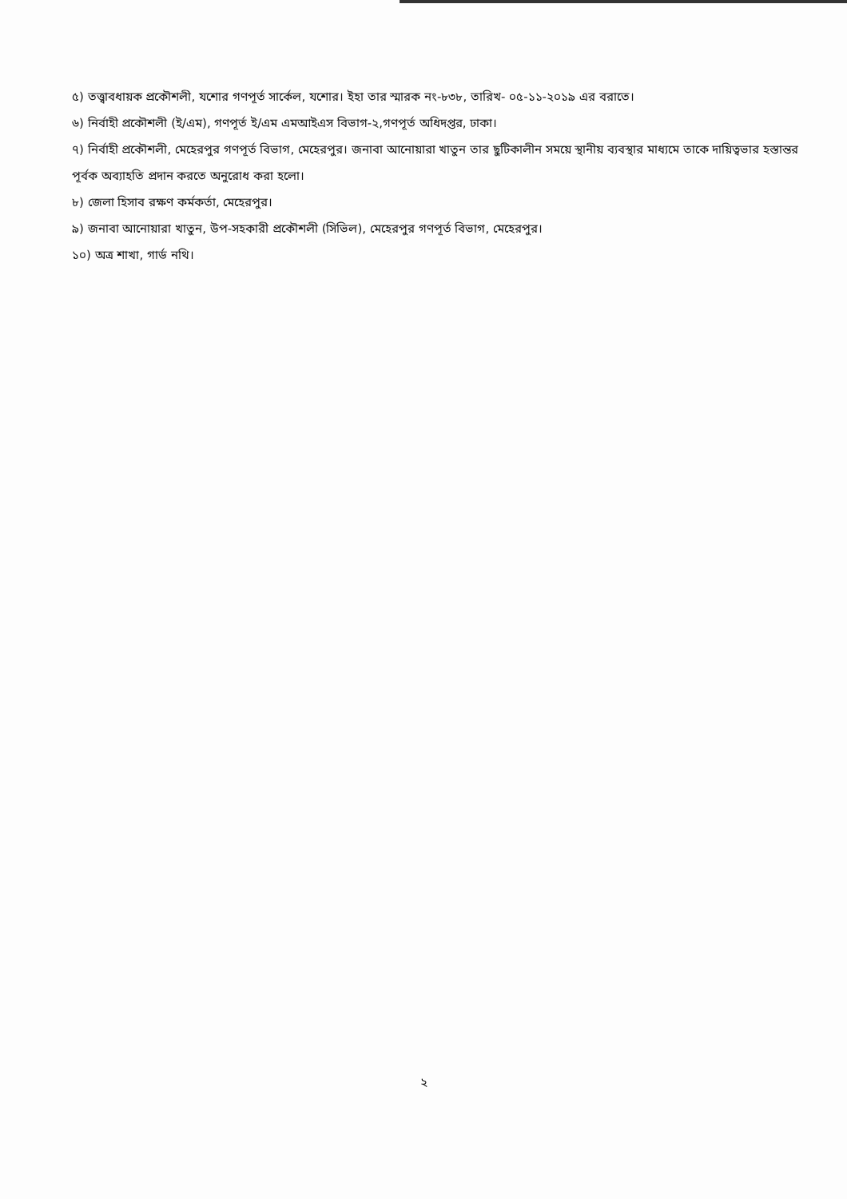৫) তত্ত্বাবধায়ক প্রকৌশলী, যশোর গণপূর্ত সার্কেল, যশোর। ইহা তার স্মারক নং-৮৩৮, তারিখ- ০৫-১১-২০১৯ এর বরাতে।
৬) নির্বাহী প্রকৌশলী (ই/এম), গণপূর্ত ই/এম এমআইএস বিভাগ-২,গণপূর্ত অধিদপ্তর, ঢাকা।
৭) নির্বাহী প্রকৌশলী, মেহেরপুর গণপূর্ত বিভাগ, মেহেরপুর। জনাবা আনোয়ারা খাতুন তার ছুটিকালীন সময়ে স্থানীয় ব্যবস্থার মাধ্যমে তাকে দায়িত্বভার হস্তান্তর পূর্বক অব্যাহতি প্রদান করতে অনুরোধ করা হলো।
৮) জেলা হিসাব রক্ষণ কর্মকর্তা, মেহেরপুর।
৯) জনাবা আনোয়ারা খাতুন, উপ-সহকারী প্রকৌশলী (সিভিল), মেহেরপুর গণপূর্ত বিভাগ, মেহেরপুর।
১০) অত্র শাখা, গার্ড নথি।
২